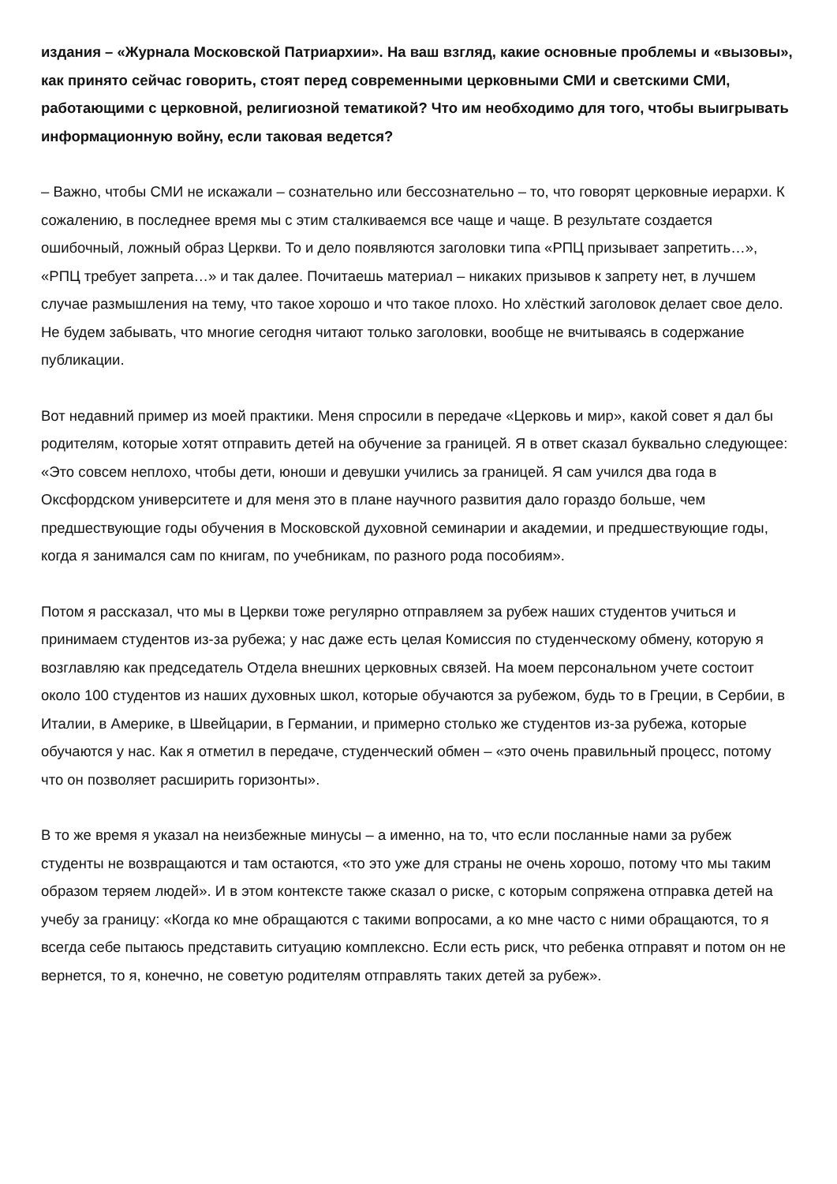издания – «Журнала Московской Патриархии». На ваш взгляд, какие основные проблемы и «вызовы», как принято сейчас говорить, стоят перед современными церковными СМИ и светскими СМИ, работающими с церковной, религиозной тематикой? Что им необходимо для того, чтобы выигрывать информационную войну, если таковая ведется?
– Важно, чтобы СМИ не искажали – сознательно или бессознательно – то, что говорят церковные иерархи. К сожалению, в последнее время мы с этим сталкиваемся все чаще и чаще. В результате создается ошибочный, ложный образ Церкви. То и дело появляются заголовки типа «РПЦ призывает запретить…», «РПЦ требует запрета…» и так далее. Почитаешь материал – никаких призывов к запрету нет, в лучшем случае размышления на тему, что такое хорошо и что такое плохо. Но хлёсткий заголовок делает свое дело. Не будем забывать, что многие сегодня читают только заголовки, вообще не вчитываясь в содержание публикации.
Вот недавний пример из моей практики. Меня спросили в передаче «Церковь и мир», какой совет я дал бы родителям, которые хотят отправить детей на обучение за границей. Я в ответ сказал буквально следующее: «Это совсем неплохо, чтобы дети, юноши и девушки учились за границей. Я сам учился два года в Оксфордском университете и для меня это в плане научного развития дало гораздо больше, чем предшествующие годы обучения в Московской духовной семинарии и академии, и предшествующие годы, когда я занимался сам по книгам, по учебникам, по разного рода пособиям».
Потом я рассказал, что мы в Церкви тоже регулярно отправляем за рубеж наших студентов учиться и принимаем студентов из-за рубежа; у нас даже есть целая Комиссия по студенческому обмену, которую я возглавляю как председатель Отдела внешних церковных связей. На моем персональном учете состоит около 100 студентов из наших духовных школ, которые обучаются за рубежом, будь то в Греции, в Сербии, в Италии, в Америке, в Швейцарии, в Германии, и примерно столько же студентов из-за рубежа, которые обучаются у нас. Как я отметил в передаче, студенческий обмен – «это очень правильный процесс, потому что он позволяет расширить горизонты».
В то же время я указал на неизбежные минусы – а именно, на то, что если посланные нами за рубеж студенты не возвращаются и там остаются, «то это уже для страны не очень хорошо, потому что мы таким образом теряем людей». И в этом контексте также сказал о риске, с которым сопряжена отправка детей на учебу за границу: «Когда ко мне обращаются с такими вопросами, а ко мне часто с ними обращаются, то я всегда себе пытаюсь представить ситуацию комплексно. Если есть риск, что ребенка отправят и потом он не вернется, то я, конечно, не советую родителям отправлять таких детей за рубеж».